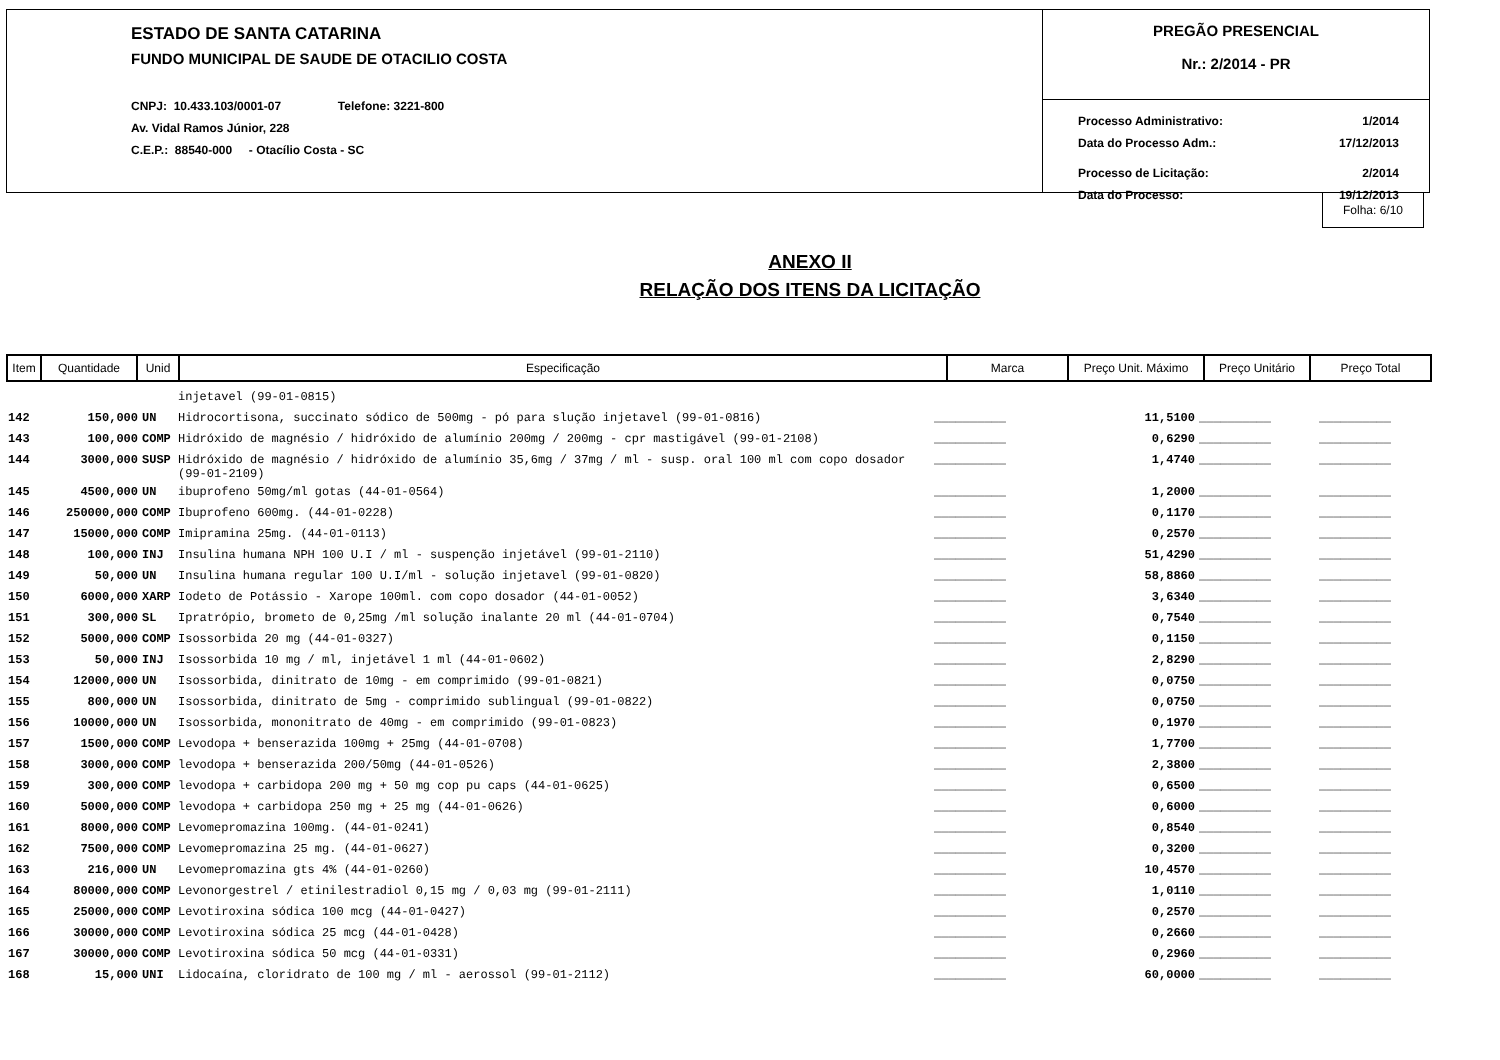ESTADO DE SANTA CATARINA
FUNDO MUNICIPAL DE SAUDE DE OTACILIO COSTA
CNPJ: 10.433.103/0001-07 Telefone: 3221-800
Av. Vidal Ramos Júnior, 228
C.E.P.: 88540-000 - Otacílio Costa - SC
PREGÃO PRESENCIAL
Nr.: 2/2014 - PR
Processo Administrativo: 1/2014
Data do Processo Adm.: 17/12/2013
Processo de Licitação: 2/2014
Data do Processo: 19/12/2013
Folha: 6/10
ANEXO II
RELAÇÃO DOS ITENS DA LICITAÇÃO
| Item | Quantidade | Unid | Especificação | Marca | Preço Unit. Máximo | Preço Unitário | Preço Total |
| --- | --- | --- | --- | --- | --- | --- | --- |
| | | | injetavel (99-01-0815) | | | | |
| 142 | 150,000 | UN | Hidrocortisona, succinato sódico de 500mg - pó para slução injetavel (99-01-0816) | __________ | 11,5100 | __________ | __________ |
| 143 | 100,000 | COMP | Hidróxido de magnésio / hidróxido de alumínio 200mg / 200mg - cpr mastigável (99-01-2108) | __________ | 0,6290 | __________ | __________ |
| 144 | 3000,000 | SUSP | Hidróxido de magnésio / hidróxido de alumínio 35,6mg / 37mg / ml - susp. oral 100 ml com copo dosador (99-01-2109) | __________ | 1,4740 | __________ | __________ |
| 145 | 4500,000 | UN | ibuprofeno 50mg/ml gotas (44-01-0564) | __________ | 1,2000 | __________ | __________ |
| 146 | 250000,000 | COMP | Ibuprofeno 600mg. (44-01-0228) | __________ | 0,1170 | __________ | __________ |
| 147 | 15000,000 | COMP | Imipramina 25mg. (44-01-0113) | __________ | 0,2570 | __________ | __________ |
| 148 | 100,000 | INJ | Insulina humana NPH 100 U.I / ml - suspenção injetável (99-01-2110) | __________ | 51,4290 | __________ | __________ |
| 149 | 50,000 | UN | Insulina humana regular 100 U.I/ml - solução injetavel (99-01-0820) | __________ | 58,8860 | __________ | __________ |
| 150 | 6000,000 | XARP | Iodeto de Potássio - Xarope 100ml. com copo dosador (44-01-0052) | __________ | 3,6340 | __________ | __________ |
| 151 | 300,000 | SL | Ipratrópio, brometo de 0,25mg /ml solução inalante 20 ml (44-01-0704) | __________ | 0,7540 | __________ | __________ |
| 152 | 5000,000 | COMP | Isossorbida 20 mg (44-01-0327) | __________ | 0,1150 | __________ | __________ |
| 153 | 50,000 | INJ | Isossorbida 10 mg / ml, injetável 1 ml (44-01-0602) | __________ | 2,8290 | __________ | __________ |
| 154 | 12000,000 | UN | Isossorbida, dinitrato de 10mg - em comprimido (99-01-0821) | __________ | 0,0750 | __________ | __________ |
| 155 | 800,000 | UN | Isossorbida, dinitrato de 5mg - comprimido sublingual (99-01-0822) | __________ | 0,0750 | __________ | __________ |
| 156 | 10000,000 | UN | Isossorbida, mononitrato de 40mg - em comprimido (99-01-0823) | __________ | 0,1970 | __________ | __________ |
| 157 | 1500,000 | COMP | Levodopa + benserazida 100mg + 25mg (44-01-0708) | __________ | 1,7700 | __________ | __________ |
| 158 | 3000,000 | COMP | levodopa + benserazida 200/50mg (44-01-0526) | __________ | 2,3800 | __________ | __________ |
| 159 | 300,000 | COMP | levodopa + carbidopa 200 mg + 50 mg cop pu caps (44-01-0625) | __________ | 0,6500 | __________ | __________ |
| 160 | 5000,000 | COMP | levodopa + carbidopa 250 mg + 25 mg (44-01-0626) | __________ | 0,6000 | __________ | __________ |
| 161 | 8000,000 | COMP | Levomepromazina 100mg. (44-01-0241) | __________ | 0,8540 | __________ | __________ |
| 162 | 7500,000 | COMP | Levomepromazina 25 mg. (44-01-0627) | __________ | 0,3200 | __________ | __________ |
| 163 | 216,000 | UN | Levomepromazina gts 4% (44-01-0260) | __________ | 10,4570 | __________ | __________ |
| 164 | 80000,000 | COMP | Levonorgestrel / etinilestradiol 0,15 mg / 0,03 mg (99-01-2111) | __________ | 1,0110 | __________ | __________ |
| 165 | 25000,000 | COMP | Levotiroxina sódica 100 mcg (44-01-0427) | __________ | 0,2570 | __________ | __________ |
| 166 | 30000,000 | COMP | Levotiroxina sódica 25 mcg (44-01-0428) | __________ | 0,2660 | __________ | __________ |
| 167 | 30000,000 | COMP | Levotiroxina sódica 50 mcg (44-01-0331) | __________ | 0,2960 | __________ | __________ |
| 168 | 15,000 | UNI | Lidocaína, cloridrato de 100 mg / ml - aerossol (99-01-2112) | __________ | 60,0000 | __________ | __________ |